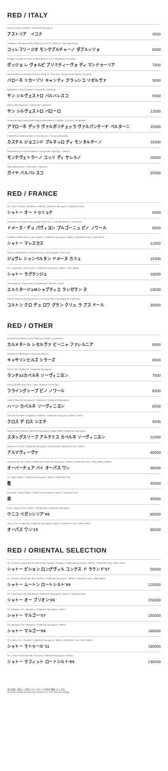RED / ITALY
Astoria Icona / Veneto / Cabernet Sauvignon
アストリア　イコナ
4500
Collefrisio Montepulciano d'Abruzzo D.O.C / Abruzzo / Montepulciano
コッレフリージオ モンテプルチャーノ ダブルッツォ
6000
Poggio Le Volpi Primitivo di Manduria D.O.C / Campania / Primitivo
ポッジョ レ ヴォルピ プリミティーヴォ ディ マンドゥーリア
7000
Barone Ricasoli Chianti Classico Riserva / Toscana / Sangiovese, Merlot, Canaiolo
バローネ リカーゾリ キャンティ クラッシコ リゼルヴァ
9000
Barbaresco San Silvestro / Piemonte / Nebbiolo
サン シルヴェストロ バルバレスコ
9000
Barolo San Silvestro / Piemonte / Nebbiolo
サン シルヴェストロ バローロ
12000
Amarone della Valpolicella Valpantena Bertani / Veneto / Corvina, Rondinella
アマローネ デッラ ヴァルポリチェッラ ヴァルパンテーナ ベルターニ
15000
Castel Giocondo Brunello di Montalcino / Toscana /Brunello
カステル ジョコンド ブルネッロ ディ モンタルチーノ
15000
Montevetrano Colli di Salerno / Campania / Aglianico / Merlot
モンテヴェトラーノ コッリ ディ サレルノ
28000
Gaja Barbaresco / Piemonte / Nebbiolo
ガイヤ バルバレスコ
35000
RED / FRANCE
Ch. Haut Truquet / Bordeaux / Merlot, Cabernet Sauvignon, Cabernet Franc
シャトー オー トゥリュケ
6000
Domaine du Pavillon Bourgogne Pinot Noir / Cote de Beaune / Pinot Noir
ドメーヌ・デュ パヴィヨン ブルゴーニュ ピノ ノワール
8500
Chateau Malescasse / Haut-Medoc / Cabernet Sauvignon, Merlot, Cabernet Franc, Petit Verdot
シャトー マレスカス
12000
Gevrey Chambertin Domaine Camus / Bourgogne / Pinot Noir
ジュヴレ シャンベルタン ドメーヌ カミュ
15000
Ch. Lagrange / Saint-Julien / Cabernet Sauvignon, Merlot, Petit Veldot
シャトー ラグランジュ
18000
Hermitage M. Chapoutier La Sizeranne / Rhone / Syrah
エルミタージュMシャプティエ ラシゼラン ヌ
23000
Corton Clos Du Roi Grand Cru La Pousse d'Or / Bourgogne / Pinot Noir
コルトン クロ デュ ロワ グラン クリュ ラ プス ドール
30000
RED / OTHER
Carmenere Reserva Vina Falernia / Chile / Carmenere
カルメネール レセルヴァ ビーニャ ファレルニア
6000
Katherine Hills Shiraz / Australia /Shiraz
キャサリンヒルズ シラーズ
6500
Ranch 32 / California / Cabernet Sauvignon
ランチ32カベルネ ソーヴィニヨン
7000
Flying Sheep Pinot Noir / New Zealand / Pinot Noir
フライングシープ ピノ ノワール
8500
Hahn Cabernet Sauvignon / California / Cabernet Sauvignon
ハーン カベルネ ソーヴィニヨン
8500
Clos de los Siete / Argentina / Malbec, Cabernet Sauvignon, Merlot, Syrah
クロス デ ロス シエテ
9000
Stag's Leap Artemis Cabernet Sauvignon/ Napa Valley / Cabernet Sauvignon
スタッグスリープ アルテミス カベルネ ソーヴィニヨン
22000
Almaviva / Chile / Cabernet Sauvignon, Carmenere, Cabernet Franc, Merlot
アルマヴィーヴァ
40000
Overture by Opus One / California / Cabernet Sauvignon, Merlot, Cabernet Franc, Petit Veldot, Malbec
オーバーチュア バイ オーパス ワン
48000
Ai / Napa Valley / Cabernet Sauvignon, Merlot, Cabernet Fran
藍
49000
Murasaki / Napa Valley / Cabernet Sauvignon, Merlot, Cabernet Fran
紫
49000
Unico Vega-Sicilia / Spain / Tempranillo, Cabernet Sauvignon
ウニコ ベガシシリア'06
80000
Opus One / California / Cabernet Sauvignon, Merlot, Cabernet Franc, Petit Veldot
オーパス ワン'15
88000
RED / ORIENTAL SELECTION
Ch. Pichon Longueville Comtesse de Lalande / Pauillac / Cabernet Sauvignon, Merlot, Cabernet Franc, Petit Veldot
シャトー ピション ロングヴィル コンテス ド ラランド'07
50000
Ch. Mouton Rothschild '99 / Pauillac / Cabernet Sauvignon, Merlot, Cabernet Franc, Petit Veldot
シャトー ムートン ロートシルト'99
120000
Ch. Haut-Brion '06 / Bordeaux / Cabernet Sauvignon, Merlot, Cabernet Franc
シャトー オー ブリオン'06
150000
Ch. Margaux '07 / Margaux / Cabernet Sauvignon, Merlot
シャトー マルゴー'07
150000
Ch. Margaux '06 / Margaux / Cabernet Sauvignon, Merlot
シャトー マルゴー'06
180000
Ch. Latour '11 / Pauillac / Cabernet Sauvignon, Merlot, Cabernet Franc, Petit Veldot
シャトー ラトゥール'11
180000
Ch. Lafite Rothschild '89 / Pauillac / Cabernet Sauvignon, Merlot
シャトー ラフィット ロートシルト'89
230000
表示価格（税込）に別途 10% のサービス料を頂戴いたします。
All price include tax and are subject to a 10% service charge.